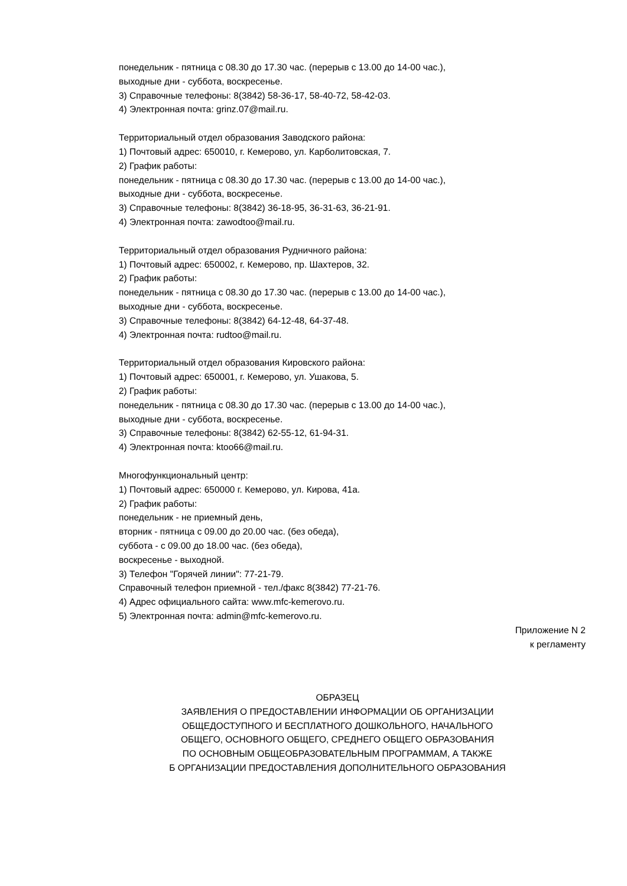понедельник - пятница с 08.30 до 17.30 час. (перерыв с 13.00 до 14-00 час.),
выходные дни - суббота, воскресенье.
3) Справочные телефоны: 8(3842) 58-36-17, 58-40-72, 58-42-03.
4) Электронная почта: grinz.07@mail.ru.
Территориальный отдел образования Заводского района:
1) Почтовый адрес: 650010, г. Кемерово, ул. Карболитовская, 7.
2) График работы:
понедельник - пятница с 08.30 до 17.30 час. (перерыв с 13.00 до 14-00 час.),
выходные дни - суббота, воскресенье.
3) Справочные телефоны: 8(3842) 36-18-95, 36-31-63, 36-21-91.
4) Электронная почта: zawodtoo@mail.ru.
Территориальный отдел образования Рудничного района:
1) Почтовый адрес: 650002, г. Кемерово, пр. Шахтеров, 32.
2) График работы:
понедельник - пятница с 08.30 до 17.30 час. (перерыв с 13.00 до 14-00 час.),
выходные дни - суббота, воскресенье.
3) Справочные телефоны: 8(3842) 64-12-48, 64-37-48.
4) Электронная почта: rudtoo@mail.ru.
Территориальный отдел образования Кировского района:
1) Почтовый адрес: 650001, г. Кемерово, ул. Ушакова, 5.
2) График работы:
понедельник - пятница с 08.30 до 17.30 час. (перерыв с 13.00 до 14-00 час.),
выходные дни - суббота, воскресенье.
3) Справочные телефоны: 8(3842) 62-55-12, 61-94-31.
4) Электронная почта: ktoo66@mail.ru.
Многофункциональный центр:
1) Почтовый адрес: 650000 г. Кемерово, ул. Кирова, 41а.
2) График работы:
понедельник - не приемный день,
вторник - пятница с 09.00 до 20.00 час. (без обеда),
суббота - с 09.00 до 18.00 час. (без обеда),
воскресенье - выходной.
3) Телефон "Горячей линии": 77-21-79.
Справочный телефон приемной - тел./факс 8(3842) 77-21-76.
4) Адрес официального сайта: www.mfc-kemerovo.ru.
5) Электронная почта: admin@mfc-kemerovo.ru.
Приложение N 2
к регламенту
ОБРАЗЕЦ
ЗАЯВЛЕНИЯ О ПРЕДОСТАВЛЕНИИ ИНФОРМАЦИИ ОБ ОРГАНИЗАЦИИ
ОБЩЕДОСТУПНОГО И БЕСПЛАТНОГО ДОШКОЛЬНОГО, НАЧАЛЬНОГО
ОБЩЕГО, ОСНОВНОГО ОБЩЕГО, СРЕДНЕГО ОБЩЕГО ОБРАЗОВАНИЯ
ПО ОСНОВНЫМ ОБЩЕОБРАЗОВАТЕЛЬНЫМ ПРОГРАММАМ, А ТАКЖЕ
Б ОРГАНИЗАЦИИ ПРЕДОСТАВЛЕНИЯ ДОПОЛНИТЕЛЬНОГО ОБРАЗОВАНИЯ